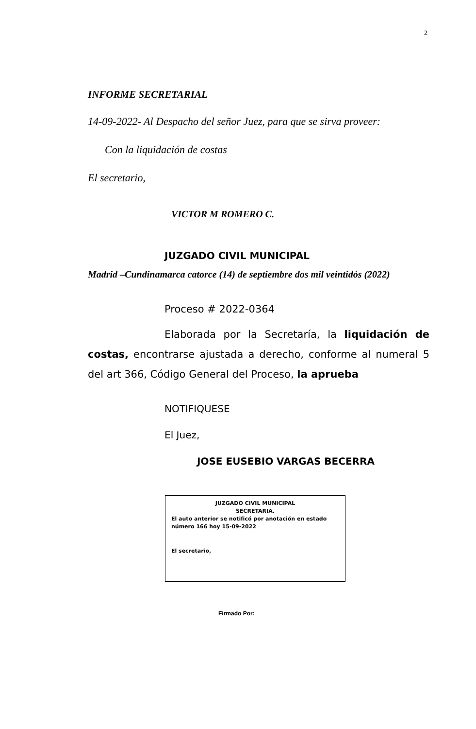2
INFORME SECRETARIAL
14-09-2022- Al Despacho del señor Juez, para que se sirva proveer:
Con la liquidación de costas
El secretario,
VICTOR M ROMERO C.
JUZGADO CIVIL MUNICIPAL
Madrid –Cundinamarca catorce (14) de septiembre dos mil veintidós (2022)
Proceso # 2022-0364
Elaborada por la Secretaría, la liquidación de costas, encontrarse ajustada a derecho, conforme al numeral 5 del art 366, Código General del Proceso, la aprueba
NOTIFIQUESE
El Juez,
JOSE EUSEBIO VARGAS BECERRA
JUZGADO CIVIL MUNICIPAL
SECRETARIA.
El auto anterior se notificó por anotación en estado número 166 hoy 15-09-2022
El secretario,
Firmado Por: